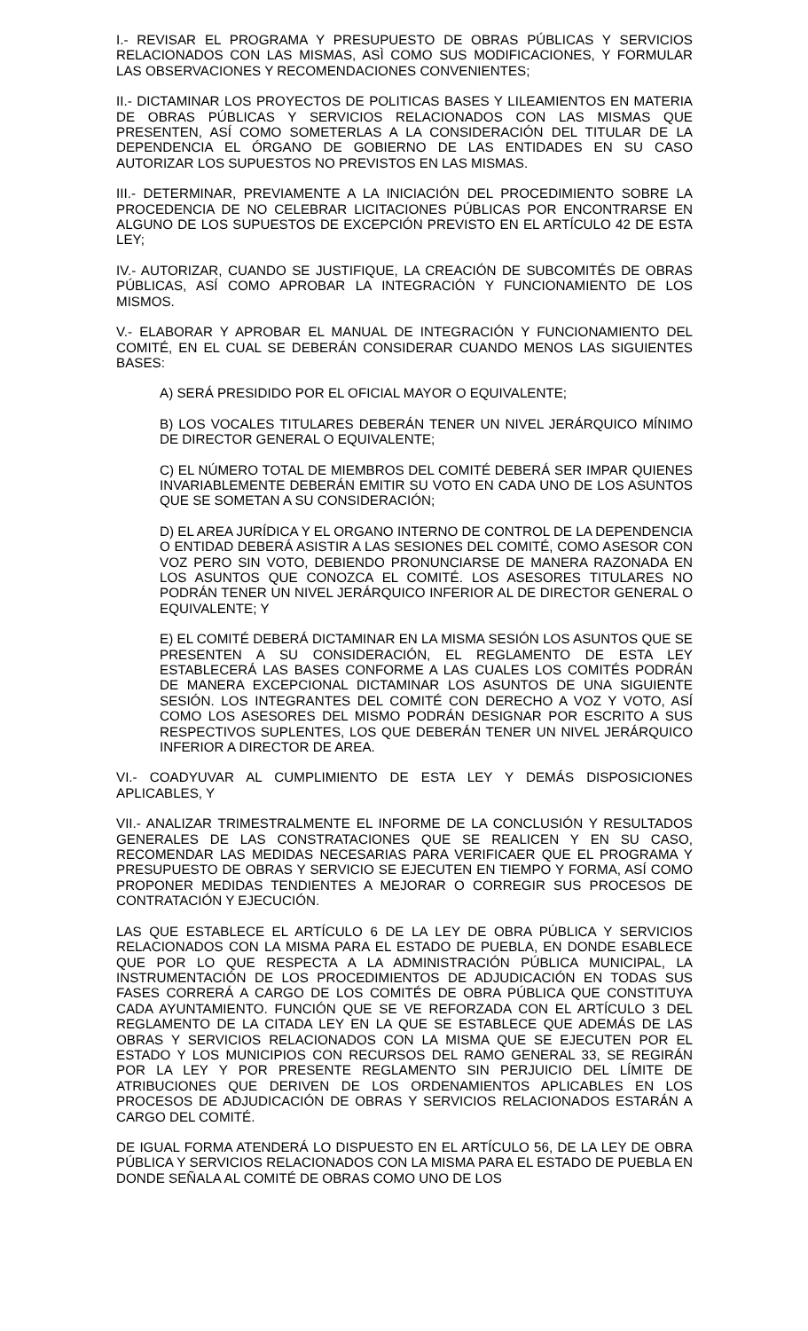I.- REVISAR EL PROGRAMA Y PRESUPUESTO DE OBRAS PÚBLICAS Y SERVICIOS RELACIONADOS CON LAS MISMAS, ASÌ COMO SUS MODIFICACIONES, Y FORMULAR LAS OBSERVACIONES Y RECOMENDACIONES CONVENIENTES;
II.- DICTAMINAR LOS PROYECTOS DE POLITICAS BASES Y LILEAMIENTOS EN MATERIA DE OBRAS PÚBLICAS Y SERVICIOS RELACIONADOS CON LAS MISMAS QUE PRESENTEN, ASÍ COMO SOMETERLAS A LA CONSIDERACIÓN DEL TITULAR DE LA DEPENDENCIA EL ÓRGANO DE GOBIERNO DE LAS ENTIDADES EN SU CASO AUTORIZAR LOS SUPUESTOS NO PREVISTOS EN LAS MISMAS.
III.- DETERMINAR, PREVIAMENTE A LA INICIACIÓN DEL PROCEDIMIENTO SOBRE LA PROCEDENCIA DE NO CELEBRAR LICITACIONES PÚBLICAS POR ENCONTRARSE EN ALGUNO DE LOS SUPUESTOS DE EXCEPCIÓN PREVISTO EN EL ARTÍCULO 42 DE ESTA LEY;
IV.- AUTORIZAR, CUANDO SE JUSTIFIQUE, LA CREACIÓN DE SUBCOMITÉS DE OBRAS PÚBLICAS, ASÍ COMO APROBAR LA INTEGRACIÓN Y FUNCIONAMIENTO DE LOS MISMOS.
V.- ELABORAR Y APROBAR EL MANUAL DE INTEGRACIÓN Y FUNCIONAMIENTO DEL COMITÉ, EN EL CUAL SE DEBERÁN CONSIDERAR CUANDO MENOS LAS SIGUIENTES BASES:
A) SERÁ PRESIDIDO POR EL OFICIAL MAYOR O EQUIVALENTE;
B) LOS VOCALES TITULARES DEBERÁN TENER UN NIVEL JERÁRQUICO MÍNIMO DE DIRECTOR GENERAL O EQUIVALENTE;
C) EL NÚMERO TOTAL DE MIEMBROS DEL COMITÉ DEBERÁ SER IMPAR QUIENES INVARIABLEMENTE DEBERÁN EMITIR SU VOTO EN CADA UNO DE LOS ASUNTOS QUE SE SOMETAN A SU CONSIDERACIÓN;
D) EL AREA JURÍDICA Y EL ORGANO INTERNO DE CONTROL DE LA DEPENDENCIA O ENTIDAD DEBERÁ ASISTIR A LAS SESIONES DEL COMITÉ, COMO ASESOR CON VOZ PERO SIN VOTO, DEBIENDO PRONUNCIARSE DE MANERA RAZONADA EN LOS ASUNTOS QUE CONOZCA EL COMITÉ. LOS ASESORES TITULARES NO PODRÁN TENER UN NIVEL JERÁRQUICO INFERIOR AL DE DIRECTOR GENERAL O EQUIVALENTE; Y
E) EL COMITÉ DEBERÁ DICTAMINAR EN LA MISMA SESIÓN LOS ASUNTOS QUE SE PRESENTEN A SU CONSIDERACIÓN, EL REGLAMENTO DE ESTA LEY ESTABLECERÁ LAS BASES CONFORME A LAS CUALES LOS COMITÉS PODRÁN DE MANERA EXCEPCIONAL DICTAMINAR LOS ASUNTOS DE UNA SIGUIENTE SESIÓN. LOS INTEGRANTES DEL COMITÉ CON DERECHO A VOZ Y VOTO, ASÍ COMO LOS ASESORES DEL MISMO PODRÁN DESIGNAR POR ESCRITO A SUS RESPECTIVOS SUPLENTES, LOS QUE DEBERÁN TENER UN NIVEL JERÁRQUICO INFERIOR A DIRECTOR DE AREA.
VI.- COADYUVAR AL CUMPLIMIENTO DE ESTA LEY Y DEMÁS DISPOSICIONES APLICABLES, Y
VII.- ANALIZAR TRIMESTRALMENTE EL INFORME DE LA CONCLUSIÓN Y RESULTADOS GENERALES DE LAS CONSTRATACIONES QUE SE REALICEN Y EN SU CASO, RECOMENDAR LAS MEDIDAS NECESARIAS PARA VERIFICAER QUE EL PROGRAMA Y PRESUPUESTO DE OBRAS Y SERVICIO SE EJECUTEN EN TIEMPO Y FORMA, ASÍ COMO PROPONER MEDIDAS TENDIENTES A MEJORAR O CORREGIR SUS PROCESOS DE CONTRATACIÓN Y EJECUCIÓN.
LAS QUE ESTABLECE EL ARTÍCULO 6 DE LA LEY DE OBRA PÚBLICA Y SERVICIOS RELACIONADOS CON LA MISMA PARA EL ESTADO DE PUEBLA, EN DONDE ESABLECE QUE POR LO QUE RESPECTA A LA ADMINISTRACIÓN PÚBLICA MUNICIPAL, LA INSTRUMENTACIÓN DE LOS PROCEDIMIENTOS DE ADJUDICACIÓN EN TODAS SUS FASES CORRERÁ A CARGO DE LOS COMITÉS DE OBRA PÚBLICA QUE CONSTITUYA CADA AYUNTAMIENTO. FUNCIÓN QUE SE VE REFORZADA CON EL ARTÍCULO 3 DEL REGLAMENTO DE LA CITADA LEY EN LA QUE SE ESTABLECE QUE ADEMÁS DE LAS OBRAS Y SERVICIOS RELACIONADOS CON LA MISMA QUE SE EJECUTEN POR EL ESTADO Y LOS MUNICIPIOS CON RECURSOS DEL RAMO GENERAL 33, SE REGIRÁN POR LA LEY Y POR PRESENTE REGLAMENTO SIN PERJUICIO DEL LÍMITE DE ATRIBUCIONES QUE DERIVEN DE LOS ORDENAMIENTOS APLICABLES EN LOS PROCESOS DE ADJUDICACIÓN DE OBRAS Y SERVICIOS RELACIONADOS ESTARÁN A CARGO DEL COMITÉ.
DE IGUAL FORMA ATENDERÁ LO DISPUESTO EN EL ARTÍCULO 56, DE LA LEY DE OBRA PÚBLICA Y SERVICIOS RELACIONADOS CON LA MISMA PARA EL ESTADO DE PUEBLA EN DONDE SEÑALA AL COMITÉ DE OBRAS COMO UNO DE LOS